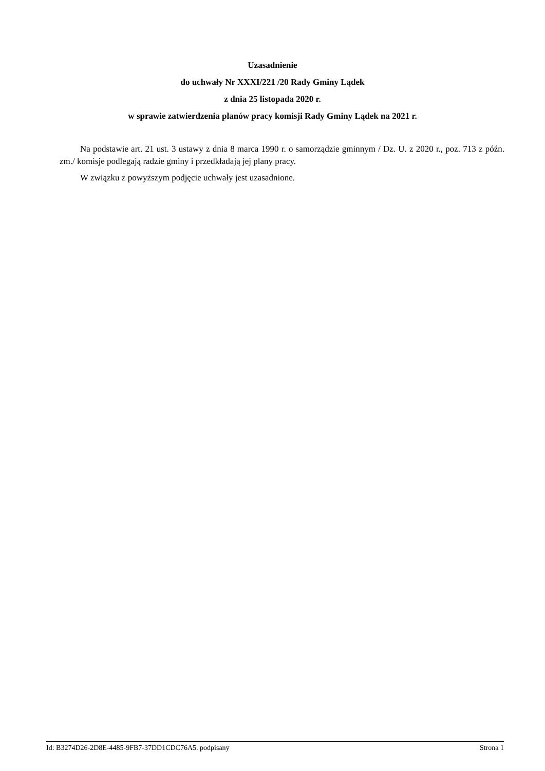Uzasadnienie
do uchwały Nr XXXI/221 /20 Rady Gminy Lądek
z dnia 25 listopada 2020 r.
w sprawie zatwierdzenia planów pracy komisji Rady Gminy Lądek na 2021 r.
Na podstawie art. 21 ust. 3 ustawy z dnia 8 marca 1990 r. o samorządzie gminnym / Dz. U. z 2020 r., poz. 713 z późn. zm./ komisje podlegają radzie gminy i przedkładają jej plany pracy.
W związku z powyższym podjęcie uchwały jest uzasadnione.
Id: B3274D26-2D8E-4485-9FB7-37DD1CDC76A5. podpisany Strona 1